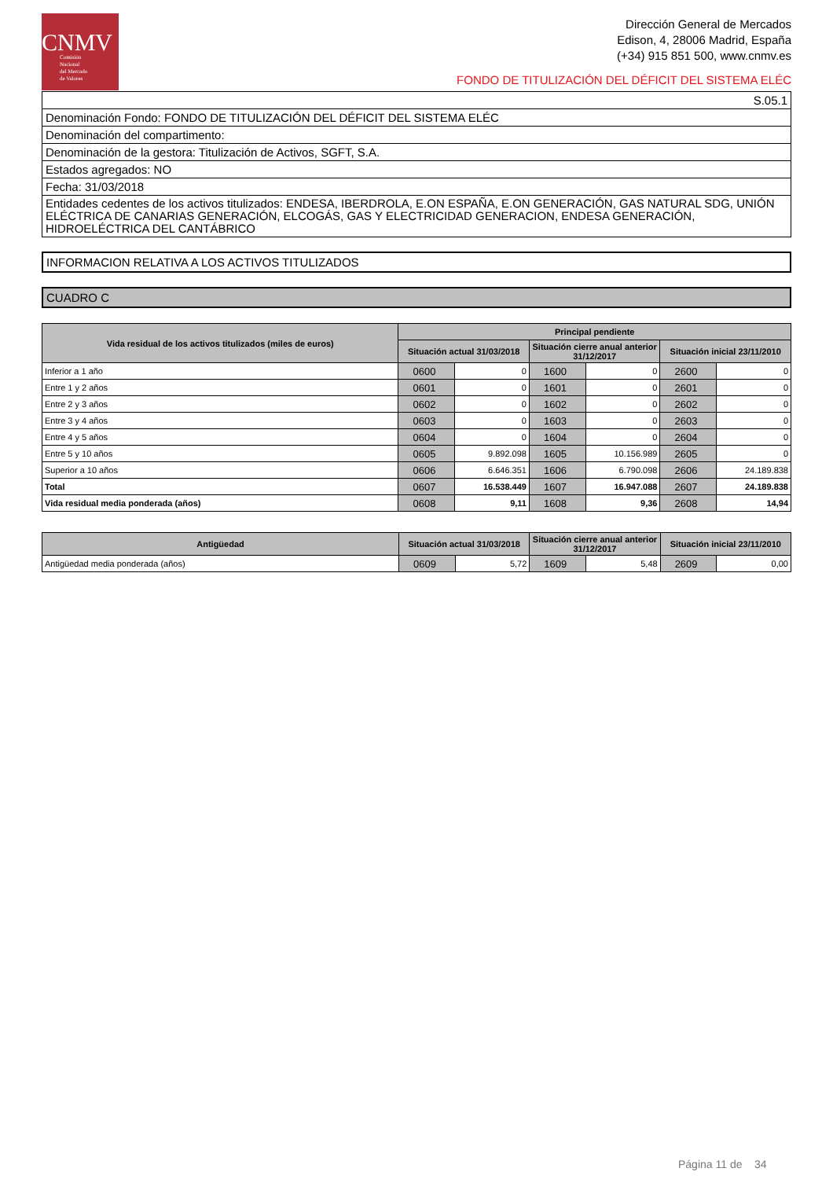CNMV
Comisión
Nacional
del Mercado
de Valores
Dirección General de Mercados
Edison, 4, 28006 Madrid, España
(+34) 915 851 500, www.cnmv.es
FONDO DE TITULIZACIÓN DEL DÉFICIT DEL SISTEMA ELÉC
| S.05.1 |
| Denominación Fondo: FONDO DE TITULIZACIÓN DEL DÉFICIT DEL SISTEMA ELÉC |
| Denominación del compartimento: |
| Denominación de la gestora: Titulización de Activos, SGFT, S.A. |
| Estados agregados: NO |
| Fecha: 31/03/2018 |
| Entidades cedentes de los activos titulizados: ENDESA, IBERDROLA, E.ON ESPAÑA, E.ON GENERACIÓN, GAS NATURAL SDG, UNIÓN ELÉCTRICA DE CANARIAS GENERACIÓN, ELCOGÁS, GAS Y ELECTRICIDAD GENERACION, ENDESA GENERACIÓN, HIDROELÉCTRICA DEL CANTÁBRICO |
INFORMACION RELATIVA A LOS ACTIVOS TITULIZADOS
CUADRO C
| Vida residual de los activos titulizados (miles de euros) | Principal pendiente | | | | | |
| --- | --- | --- | --- | --- | --- | --- |
| | Situación actual 31/03/2018 | | Situación cierre anual anterior 31/12/2017 | | Situación inicial 23/11/2010 | |
| Inferior a 1 año | 0600 | 0 | 1600 | 0 | 2600 | 0 |
| Entre 1 y 2 años | 0601 | 0 | 1601 | 0 | 2601 | 0 |
| Entre 2 y 3 años | 0602 | 0 | 1602 | 0 | 2602 | 0 |
| Entre 3 y 4 años | 0603 | 0 | 1603 | 0 | 2603 | 0 |
| Entre 4 y 5 años | 0604 | 0 | 1604 | 0 | 2604 | 0 |
| Entre 5 y 10 años | 0605 | 9.892.098 | 1605 | 10.156.989 | 2605 | 0 |
| Superior a 10 años | 0606 | 6.646.351 | 1606 | 6.790.098 | 2606 | 24.189.838 |
| Total | 0607 | 16.538.449 | 1607 | 16.947.088 | 2607 | 24.189.838 |
| Vida residual media ponderada (años) | 0608 | 9,11 | 1608 | 9,36 | 2608 | 14,94 |
| Antigüedad | Situación actual 31/03/2018 | | Situación cierre anual anterior 31/12/2017 | | Situación inicial 23/11/2010 | |
| --- | --- | --- | --- | --- | --- | --- |
| Antigüedad media ponderada (años) | 0609 | 5,72 | 1609 | 5,48 | 2609 | 0,00 |
Página 11 de 34